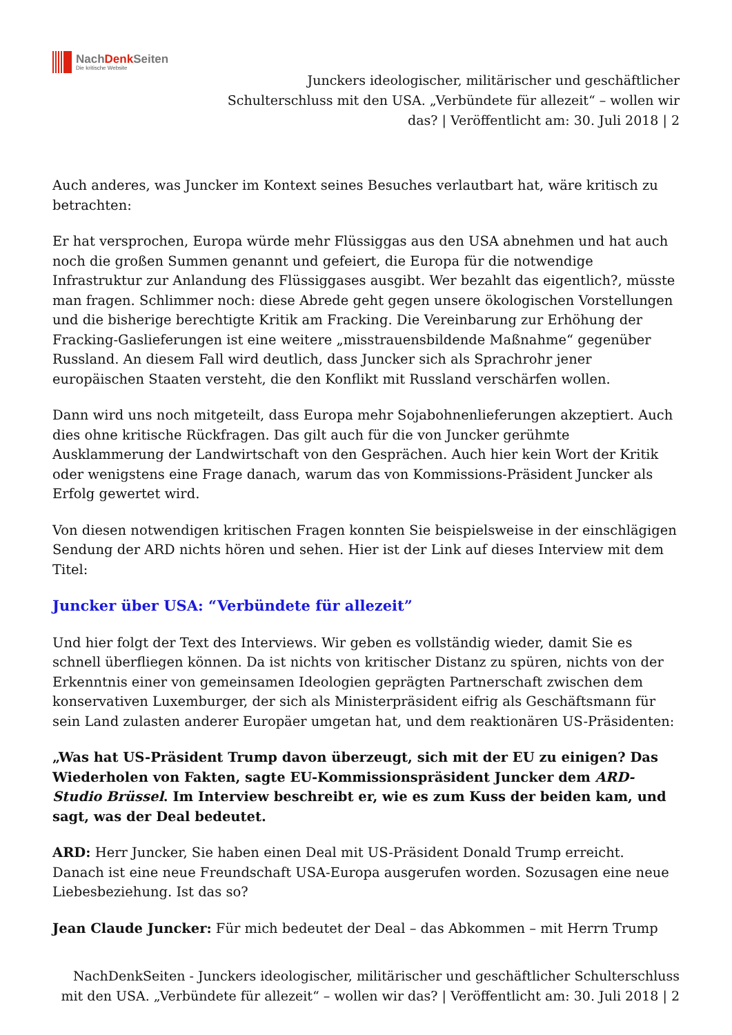NachDenk Seiten
Die kritische Website
Junckers ideologischer, militärischer und geschäftlicher Schulterschluss mit den USA. „Verbündete für allezeit“ – wollen wir das? | Veröffentlicht am: 30. Juli 2018 | 2
Auch anderes, was Juncker im Kontext seines Besuches verlautbart hat, wäre kritisch zu betrachten:
Er hat versprochen, Europa würde mehr Flüssiggas aus den USA abnehmen und hat auch noch die großen Summen genannt und gefeiert, die Europa für die notwendige Infrastruktur zur Anlandung des Flüssiggases ausgibt. Wer bezahlt das eigentlich?, müsste man fragen. Schlimmer noch: diese Abrede geht gegen unsere ökologischen Vorstellungen und die bisherige berechtigte Kritik am Fracking. Die Vereinbarung zur Erhöhung der Fracking-Gaslieferungen ist eine weitere „misstrauensbildende Maßnahme“ gegenüber Russland. An diesem Fall wird deutlich, dass Juncker sich als Sprachrohr jener europäischen Staaten versteht, die den Konflikt mit Russland verschärfen wollen.
Dann wird uns noch mitgeteilt, dass Europa mehr Sojabohnenlieferungen akzeptiert. Auch dies ohne kritische Rückfragen. Das gilt auch für die von Juncker gerühmte Ausklammerung der Landwirtschaft von den Gesprächen. Auch hier kein Wort der Kritik oder wenigstens eine Frage danach, warum das von Kommissions-Präsident Juncker als Erfolg gewertet wird.
Von diesen notwendigen kritischen Fragen konnten Sie beispielsweise in der einschlägigen Sendung der ARD nichts hören und sehen. Hier ist der Link auf dieses Interview mit dem Titel:
Juncker über USA: “Verbündete für allezeit”
Und hier folgt der Text des Interviews. Wir geben es vollständig wieder, damit Sie es schnell überfliegen können. Da ist nichts von kritischer Distanz zu spüren, nichts von der Erkenntnis einer von gemeinsamen Ideologien geprägten Partnerschaft zwischen dem konservativen Luxemburger, der sich als Ministerpräsident eifrig als Geschäftsmann für sein Land zulasten anderer Europäer umgetan hat, und dem reaktionären US-Präsidenten:
„Was hat US-Präsident Trump davon überzeugt, sich mit der EU zu einigen? Das Wiederholen von Fakten, sagte EU-Kommissionspräsident Juncker dem ARD-Studio Brüssel. Im Interview beschreibt er, wie es zum Kuss der beiden kam, und sagt, was der Deal bedeutet.
ARD: Herr Juncker, Sie haben einen Deal mit US-Präsident Donald Trump erreicht. Danach ist eine neue Freundschaft USA-Europa ausgerufen worden. Sozusagen eine neue Liebesbeziehung. Ist das so?
Jean Claude Juncker: Für mich bedeutet der Deal – das Abkommen – mit Herrn Trump
NachDenkSeiten - Junckers ideologischer, militärischer und geschäftlicher Schulterschluss mit den USA. „Verbündete für allezeit“ – wollen wir das? | Veröffentlicht am: 30. Juli 2018 | 2